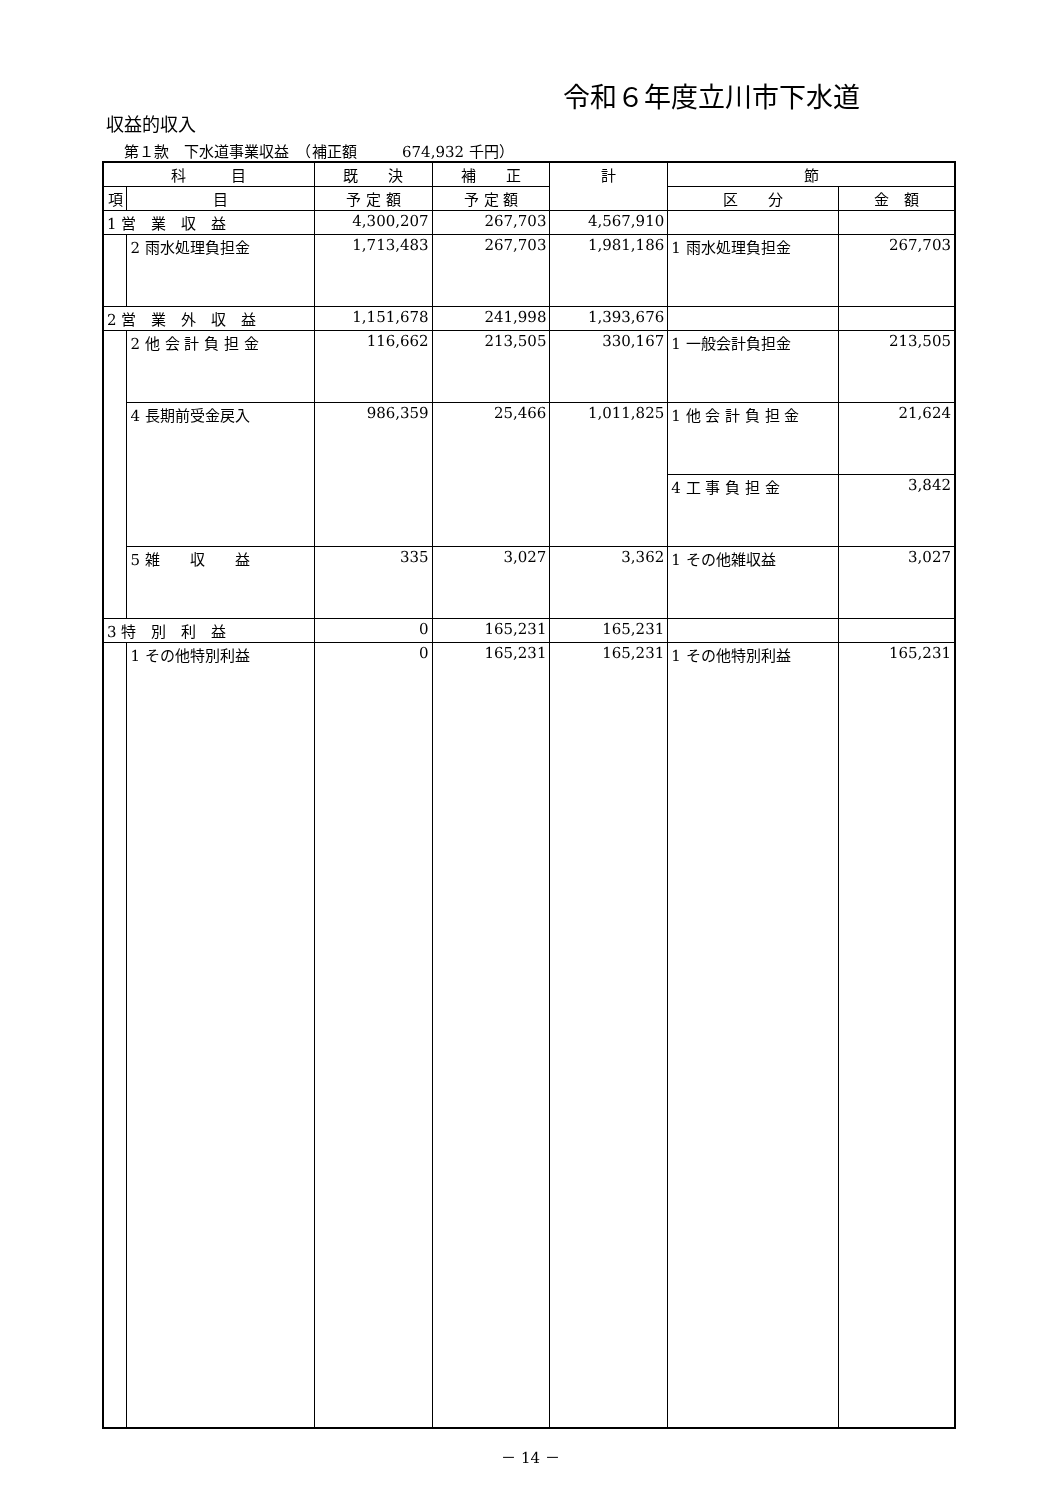令和６年度立川市下水道
収益的収入
第１款　下水道事業収益　（補正額　　　674,932 千円）
| 科 目 | | 既 決 | 補 正 | 計 | 節 | |
| --- | --- | --- | --- | --- | --- | --- |
| 項 | 目 | 予 定 額 | 予 定 額 | | 区 分 | 金 額 |
| 1 営 業 収 益 | | 4,300,207 | 267,703 | 4,567,910 | | |
| | 2 雨水処理負担金 | 1,713,483 | 267,703 | 1,981,186 | 1 雨水処理負担金 | 267,703 |
| 2 営 業 外 収 益 | | 1,151,678 | 241,998 | 1,393,676 | | |
| | 2 他 会 計 負 担 金 | 116,662 | 213,505 | 330,167 | 1 一般会計負担金 | 213,505 |
| | 4 長期前受金戻入 | 986,359 | 25,466 | 1,011,825 | 1 他 会 計 負 担 金 | 21,624 |
| | | | | | 4 工 事 負 担 金 | 3,842 |
| | 5 雑 収 益 | 335 | 3,027 | 3,362 | 1 その他雑収益 | 3,027 |
| 3 特 別 利 益 | | 0 | 165,231 | 165,231 | | |
| | 1 その他特別利益 | 0 | 165,231 | 165,231 | 1 その他特別利益 | 165,231 |
－ 14 －